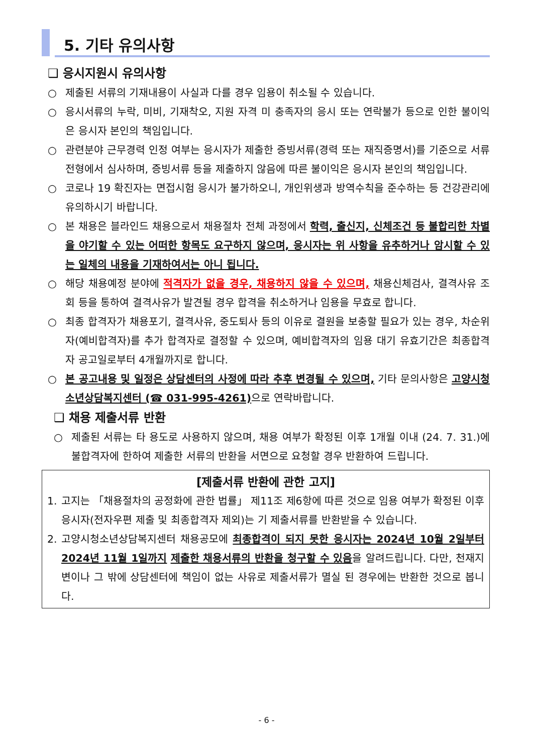5. 기타 유의사항
❑ 응시지원시 유의사항
○ 제출된 서류의 기재내용이 사실과 다를 경우 임용이 취소될 수 있습니다.
○ 응시서류의 누락, 미비, 기재착오, 지원 자격 미 충족자의 응시 또는 연락불가 등으로 인한 불이익은 응시자 본인의 책임입니다.
○ 관련분야 근무경력 인정 여부는 응시자가 제출한 증빙서류(경력 또는 재직증명서)를 기준으로 서류전형에서 심사하며, 증빙서류 등을 제출하지 않음에 따른 불이익은 응시자 본인의 책임입니다.
○ 코로나 19 확진자는 면접시험 응시가 불가하오니, 개인위생과 방역수칙을 준수하는 등 건강관리에 유의하시기 바랍니다.
○ 본 채용은 블라인드 채용으로서 채용절차 전체 과정에서 학력, 출신지, 신체조건 등 불합리한 차별을 야기할 수 있는 어떠한 항목도 요구하지 않으며, 응시자는 위 사항을 유추하거나 암시할 수 있는 일체의 내용을 기재하여서는 아니 됩니다.
○ 해당 채용예정 분야에 적격자가 없을 경우, 채용하지 않을 수 있으며, 채용신체검사, 결격사유 조회 등을 통하여 결격사유가 발견될 경우 합격을 취소하거나 임용을 무효로 합니다.
○ 최종 합격자가 채용포기, 결격사유, 중도퇴사 등의 이유로 결원을 보충할 필요가 있는 경우, 차순위자(예비합격자)를 추가 합격자로 결정할 수 있으며, 예비합격자의 임용 대기 유효기간은 최종합격자 공고일로부터 4개월까지로 합니다.
○ 본 공고내용 및 일정은 상담센터의 사정에 따라 추후 변경될 수 있으며, 기타 문의사항은 고양시청소년상담복지센터 (☎ 031-995-4261) 으로 연락바랍니다.
❑ 채용 제출서류 반환
○ 제출된 서류는 타 용도로 사용하지 않으며, 채용 여부가 확정된 이후 1개월 이내 (24. 7. 31.)에 불합격자에 한하여 제출한 서류의 반환을 서면으로 요청할 경우 반환하여 드립니다.
[제출서류 반환에 관한 고지]
1. 고지는 「채용절차의 공정화에 관한 법률」 제11조 제6항에 따른 것으로 임용 여부가 확정된 이후 응시자(전자우편 제출 및 최종합격자 제외)는 기 제출서류를 반환받을 수 있습니다.
2. 고양시청소년상담복지센터 채용공모에 최종합격이 되지 못한 응시자는 2024년 10월 2일부터 2024년 11월 1일까지 제출한 채용서류의 반환을 청구할 수 있음을 알려드립니다. 다만, 천재지변이나 그 밖에 상담센터에 책임이 없는 사유로 제출서류가 멸실 된 경우에는 반환한 것으로 봅니다.
- 6 -